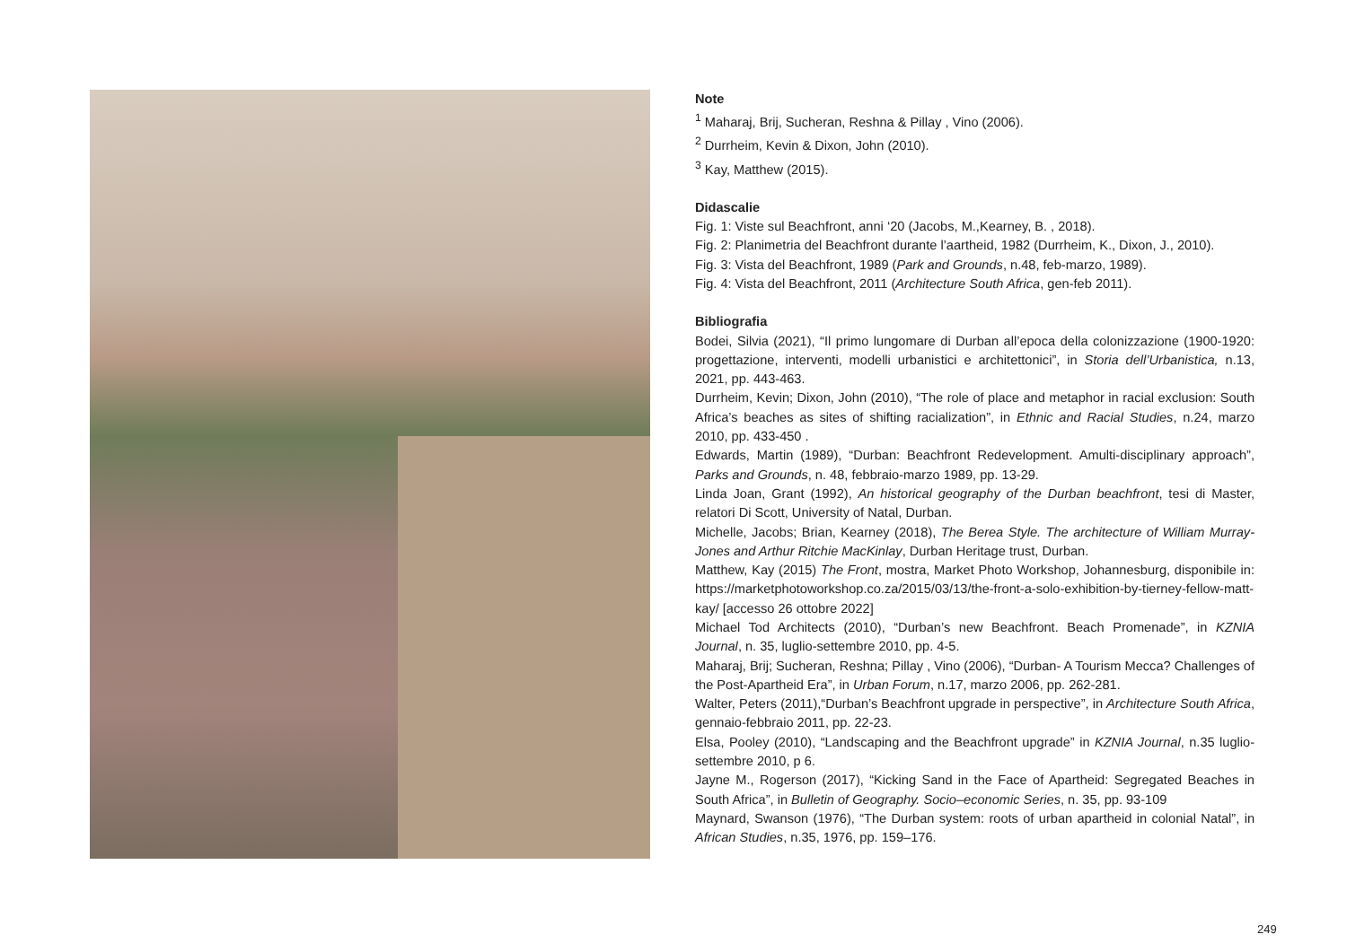Note
<sup>1</sup> Maharaj, Brij, Sucheran, Reshna & Pillay , Vino (2006).
<sup>2</sup> Durrheim, Kevin & Dixon, John (2010).
<sup>3</sup> Kay, Matthew (2015).
Didascalie
Fig. 1: Viste sul Beachfront, anni ‘20 (Jacobs, M.,Kearney, B. , 2018).
Fig. 2: Planimetria del Beachfront durante l’aartheid, 1982 (Durrheim, K., Dixon, J., 2010).
Fig. 3: Vista del Beachfront, 1989 (Park and Grounds, n.48, feb-marzo, 1989).
Fig. 4: Vista del Beachfront, 2011 (Architecture South Africa, gen-feb 2011).
Bibliografia
Bodei, Silvia (2021), “Il primo lungomare di Durban all’epoca della colonizzazione (1900-1920: progettazione, interventi, modelli urbanistici e architettonici”, in Storia dell’Urbanistica, n.13, 2021, pp. 443-463.
Durrheim, Kevin; Dixon, John (2010), “The role of place and metaphor in racial exclusion: South Africa’s beaches as sites of shifting racialization”, in Ethnic and Racial Studies, n.24, marzo 2010, pp. 433-450 .
Edwards, Martin (1989), “Durban: Beachfront Redevelopment. Amulti-disciplinary approach”, Parks and Grounds, n. 48, febbraio-marzo 1989, pp. 13-29.
Linda Joan, Grant (1992), An historical geography of the Durban beachfront, tesi di Master, relatori Di Scott, University of Natal, Durban.
Michelle, Jacobs; Brian, Kearney (2018), The Berea Style. The architecture of William Murray-Jones and Arthur Ritchie MacKinlay, Durban Heritage trust, Durban.
Matthew, Kay (2015) The Front, mostra, Market Photo Workshop, Johannesburg, disponibile in: https://marketphotoworkshop.co.za/2015/03/13/the-front-a-solo-exhibition-by-tierney-fellow-matt-kay/ [accesso 26 ottobre 2022]
Michael Tod Architects (2010), “Durban’s new Beachfront. Beach Promenade”, in KZNIA Journal, n. 35, luglio-settembre 2010, pp. 4-5.
Maharaj, Brij; Sucheran, Reshna; Pillay , Vino (2006), “Durban- A Tourism Mecca? Challenges of the Post-Apartheid Era”, in Urban Forum, n.17, marzo 2006, pp. 262-281.
Walter, Peters (2011),“Durban’s Beachfront upgrade in perspective”, in Architecture South Africa, gennaio-febbraio 2011, pp. 22-23.
Elsa, Pooley (2010), “Landscaping and the Beachfront upgrade” in KZNIA Journal, n.35 luglio-settembre 2010, p 6.
Jayne M., Rogerson (2017), “Kicking Sand in the Face of Apartheid: Segregated Beaches in South Africa”, in Bulletin of Geography. Socio–economic Series, n. 35, pp. 93-109
Maynard, Swanson (1976), “The Durban system: roots of urban apartheid in colonial Natal”, in African Studies, n.35, 1976, pp. 159–176.
249